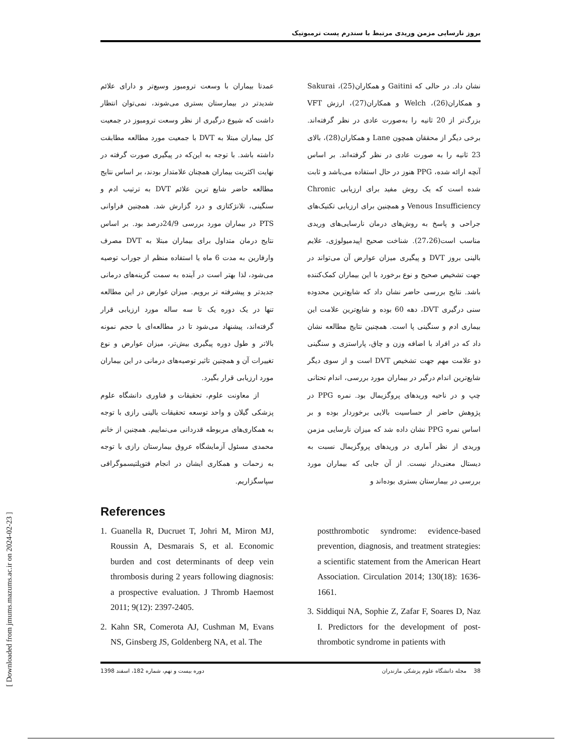بروز نارسایی مزمن وریدی مرتبط با سندرم پست ترمبوتیک
نشان داد. در حالی که Gaitini و همکاران(25)، Sakurai و همکاران(26)، Welch و همکاران(27)، ارزش VFT بزرگ‌تر از 20 ثانیه را به‌صورت عادی در نظر گرفته‌اند. برخی دیگر از محققان همچون Lane و همکاران(28)، بالای 23 ثانیه را به صورت عادی در نظر گرفته‌اند. بر اساس آنچه ارائه شده، PPG هنوز در حال استفاده می‌باشد و ثابت شده است که یک روش مفید برای ارزیابی Chronic Venous Insufficiency و همچنین برای ارزیابی تکنیک‌های جراحی و پاسخ به روش‌های درمان نارسایی‌های وریدی مناسب است(27،26). شناخت صحیح اپیدمیولوژی، علایم بالینی بروز DVT و پیگیری میزان عوارض آن می‌تواند در جهت تشخیص صحیح و نوع برخورد با این بیماران کمک‌کننده باشد. نتایج بررسی حاضر نشان داد که شایع‌ترین محدوده سنی درگیری DVT، دهه 60 بوده و شایع‌ترین علامت این بیماری ادم و سنگینی پا است. همچنین نتایج مطالعه نشان داد که در افراد با اضافه وزن و چاق، پاراستزی و سنگینی دو علامت مهم جهت تشخیص DVT است و از سوی دیگر شایع‌ترین اندام درگیر در بیماران مورد بررسی، اندام تحتانی چپ و در ناحیه وریدهای پروگزیمال بود. نمره PPG در پژوهش حاضر از حساسیت بالایی برخوردار بوده و بر اساس نمره PPG نشان داده شد که میزان نارسایی مزمن وریدی از نظر آماری در وریدهای پروگزیمال نسبت به دیستال معنی‌دار نیست. از آن جایی که بیماران مورد بررسی در بیمارستان بستری بوده‌اند و
عمدتا بیماران با وسعت ترومبوز وسیع‌تر و دارای علائم شدیدتر در بیمارستان بستری می‌شوند، نمی‌توان انتظار داشت که شیوع درگیری از نظر وسعت ترومبوز در جمعیت کل بیماران مبتلا به DVT با جمعیت مورد مطالعه مطابقت داشته باشد. با توجه به این‌که در پیگیری صورت گرفته در نهایت اکثریت بیماران همچنان علامتدار بودند، بر اساس نتایج مطالعه حاضر شایع ترین علائم DVT به ترتیب ادم و سنگینی، تلانژکتازی و درد گزارش شد. همچنین فراوانی PTS در بیماران مورد بررسی 24/9درصد بود. بر اساس نتایج درمان متداول برای بیماران مبتلا به DVT مصرف وارفارین به مدت 6 ماه یا استفاده منظم از جوراب توصیه می‌شود، لذا بهتر است در آینده به سمت گزینه‌های درمانی جدیدتر و پیشرفته تر برویم. میزان عوارض در این مطالعه تنها در یک دوره یک تا سه ساله مورد ارزیابی قرار گرفته‌اند، پیشنهاد می‌شود تا در مطالعه‌ای با حجم نمونه بالاتر و طول دوره پیگیری بیش‌تر، میزان عوارض و نوع تغییرات آن و همچنین تاثیر توصیه‌های درمانی در این بیماران مورد ارزیابی قرار بگیرد.
از معاونت علوم، تحقیقات و فناوری دانشگاه علوم پزشکی گیلان و واحد توسعه تحقیقات بالینی رازی با توجه به همکاری‌های مربوطه قدردانی می‌نماییم. همچنین از خانم محمدی مسئول آزمایشگاه عروق بیمارستان رازی با توجه به زحمات و همکاری ایشان در انجام فتوپلتیسموگرافی سپاسگزاریم.
References
1. Guanella R, Ducruet T, Johri M, Miron MJ, Roussin A, Desmarais S, et al. Economic burden and cost determinants of deep vein thrombosis during 2 years following diagnosis: a prospective evaluation. J Thromb Haemost 2011; 9(12): 2397-2405.
2. Kahn SR, Comerota AJ, Cushman M, Evans NS, Ginsberg JS, Goldenberg NA, et al. The
postthrombotic syndrome: evidence-based prevention, diagnosis, and treatment strategies: a scientific statement from the American Heart Association. Circulation 2014; 130(18): 1636-1661.
3. Siddiqui NA, Sophie Z, Zafar F, Soares D, Naz I. Predictors for the development of post-thrombotic syndrome in patients with
دوره بیست و نهم، شماره 182، اسفند 1398 38 مجله دانشگاه علوم پزشکی مازندران
[ Downloaded from jmums.mazums.ac.ir on 2024-02-23 ]